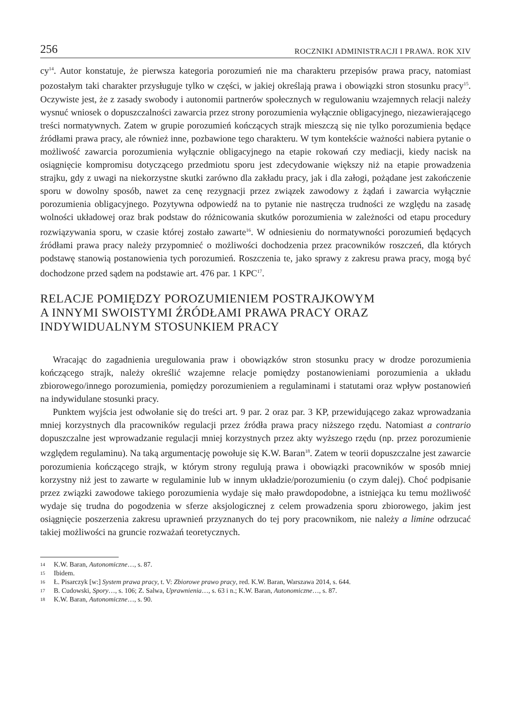256 ROCZNIKI ADMINISTRACJI I PRAWA. ROK XIV
cy<sup>14</sup>. Autor konstatuje, że pierwsza kategoria porozumień nie ma charakteru przepisów prawa pracy, natomiast pozostałym taki charakter przysługuje tylko w części, w jakiej określają prawa i obowiązki stron stosunku pracy<sup>15</sup>. Oczywiste jest, że z zasady swobody i autonomii partnerów społecznych w regulowaniu wzajemnych relacji należy wysnuć wniosek o dopuszczalności zawarcia przez strony porozumienia wyłącznie obligacyjnego, niezawierającego treści normatywnych. Zatem w grupie porozumień kończących strajk mieszczą się nie tylko porozumienia będące źródłami prawa pracy, ale również inne, pozbawione tego charakteru. W tym kontekście ważności nabiera pytanie o możliwość zawarcia porozumienia wyłącznie obligacyjnego na etapie rokowań czy mediacji, kiedy nacisk na osiągnięcie kompromisu dotyczącego przedmiotu sporu jest zdecydowanie większy niż na etapie prowadzenia strajku, gdy z uwagi na niekorzystne skutki zarówno dla zakładu pracy, jak i dla załogi, pożądane jest zakończenie sporu w dowolny sposób, nawet za cenę rezygnacji przez związek zawodowy z żądań i zawarcia wyłącznie porozumienia obligacyjnego. Pozytywna odpowiedź na to pytanie nie nastręcza trudności ze względu na zasadę wolności układowej oraz brak podstaw do różnicowania skutków porozumienia w zależności od etapu procedury rozwiązywania sporu, w czasie której zostało zawarte<sup>16</sup>. W odniesieniu do normatywności porozumień będących źródłami prawa pracy należy przypomnieć o możliwości dochodzenia przez pracowników roszczeń, dla których podstawę stanowią postanowienia tych porozumień. Roszczenia te, jako sprawy z zakresu prawa pracy, mogą być dochodzone przed sądem na podstawie art. 476 par. 1 KPC<sup>17</sup>.
RELACJE POMIĘDZY POROZUMIENIEM POSTRAJKOWYM
A INNYMI SWOISTYMI ŹRÓDŁAMI PRAWA PRACY ORAZ
INDYWIDUALNYM STOSUNKIEM PRACY
Wracając do zagadnienia uregulowania praw i obowiązków stron stosunku pracy w drodze porozumienia kończącego strajk, należy określić wzajemne relacje pomiędzy postanowieniami porozumienia a układu zbiorowego/innego porozumienia, pomiędzy porozumieniem a regulaminami i statutami oraz wpływ postanowień na indywidulane stosunki pracy.
Punktem wyjścia jest odwołanie się do treści art. 9 par. 2 oraz par. 3 KP, przewidującego zakaz wprowadzania mniej korzystnych dla pracowników regulacji przez źródła prawa pracy niższego rzędu. Natomiast a contrario dopuszczalne jest wprowadzanie regulacji mniej korzystnych przez akty wyższego rzędu (np. przez porozumienie względem regulaminu). Na taką argumentację powołuje się K.W. Baran<sup>18</sup>. Zatem w teorii dopuszczalne jest zawarcie porozumienia kończącego strajk, w którym strony regulują prawa i obowiązki pracowników w sposób mniej korzystny niż jest to zawarte w regulaminie lub w innym układzie/porozumieniu (o czym dalej). Choć podpisanie przez związki zawodowe takiego porozumienia wydaje się mało prawdopodobne, a istniejąca ku temu możliwość wydaje się trudna do pogodzenia w sferze aksjologicznej z celem prowadzenia sporu zbiorowego, jakim jest osiągnięcie poszerzenia zakresu uprawnień przyznanych do tej pory pracownikom, nie należy a limine odrzucać takiej możliwości na gruncie rozważań teoretycznych.
14 K.W. Baran, Autonomiczne…, s. 87.
15 Ibidem.
16 Ł. Pisarczyk [w:] System prawa pracy, t. V: Zbiorowe prawo pracy, red. K.W. Baran, Warszawa 2014, s. 644.
17 B. Cudowski, Spory…, s. 106; Z. Salwa, Uprawnienia…, s. 63 i n.; K.W. Baran, Autonomiczne…, s. 87.
18 K.W. Baran, Autonomiczne…, s. 90.